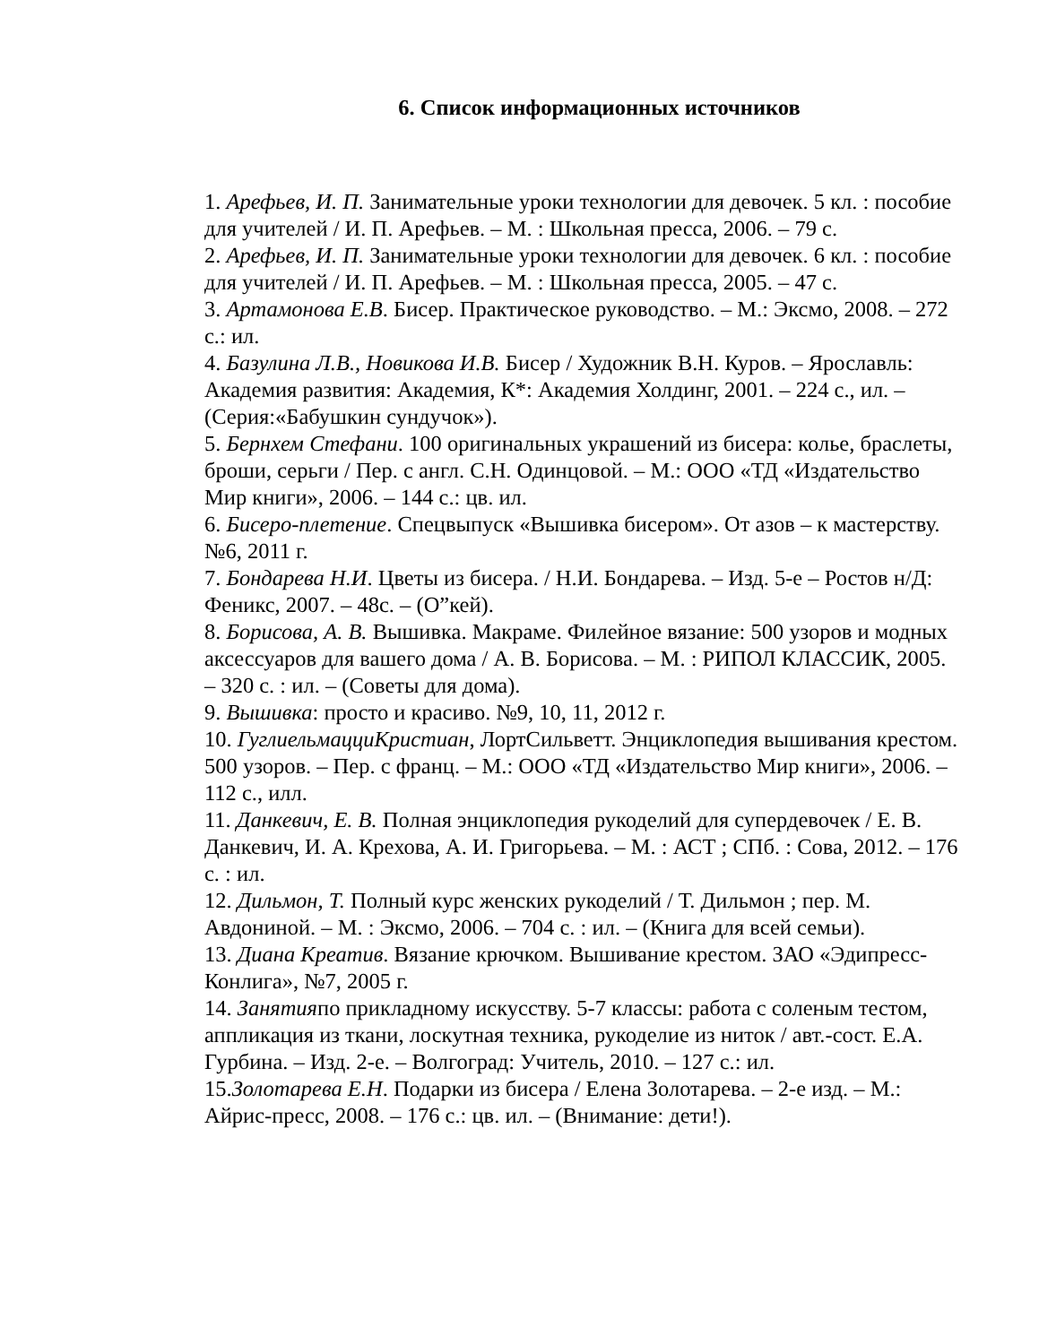6. Список информационных источников
1. Арефьев, И. П. Занимательные уроки технологии для девочек. 5 кл. : пособие для учителей / И. П. Арефьев. – М. : Школьная пресса, 2006. – 79 с.
2. Арефьев, И. П. Занимательные уроки технологии для девочек. 6 кл. : пособие для учителей / И. П. Арефьев. – М. : Школьная пресса, 2005. – 47 с.
3. Артамонова Е.В. Бисер. Практическое руководство. – М.: Эксмо, 2008. – 272 с.: ил.
4. Базулина Л.В., Новикова И.В. Бисер / Художник В.Н. Куров. – Ярославль: Академия развития: Академия, К*: Академия Холдинг, 2001. – 224 с., ил. – (Серия:«Бабушкин сундучок»).
5. Бернхем Стефани. 100 оригинальных украшений из бисера: колье, браслеты, броши, серьги / Пер. с англ. С.Н. Одинцовой. – М.: ООО «ТД «Издательство Мир книги», 2006. – 144 с.: цв. ил.
6. Бисеро-плетение. Спецвыпуск «Вышивка бисером». От азов – к мастерству. №6, 2011 г.
7. Бондарева Н.И. Цветы из бисера. / Н.И. Бондарева. – Изд. 5-е – Ростов н/Д: Феникс, 2007. – 48с. – (О”кей).
8. Борисова, А. В. Вышивка. Макраме. Филейное вязание: 500 узоров и модных аксессуаров для вашего дома / А. В. Борисова. – М. : РИПОЛ КЛАССИК, 2005. – 320 с. : ил. – (Советы для дома).
9. Вышивка: просто и красиво. №9, 10, 11, 2012 г.
10. ГуглиельмацциКристиан, ЛортСильветт. Энциклопедия вышивания крестом. 500 узоров. – Пер. с франц. – М.: ООО «ТД «Издательство Мир книги», 2006. – 112 с., илл.
11. Данкевич, Е. В. Полная энциклопедия рукоделий для супердевочек / Е. В. Данкевич, И. А. Крехова, А. И. Григорьева. – М. : АСТ ; СПб. : Сова, 2012. – 176 с. : ил.
12. Дильмон, Т. Полный курс женских рукоделий / Т. Дильмон ; пер. М. Авдониной. – М. : Эксмо, 2006. – 704 с. : ил. – (Книга для всей семьи).
13. Диана Креатив. Вязание крючком. Вышивание крестом. ЗАО «Эдипресс-Конлига», №7, 2005 г.
14. Занятияпо прикладному искусству. 5-7 классы: работа с соленым тестом, аппликация из ткани, лоскутная техника, рукоделие из ниток / авт.-сост. Е.А. Гурбина. – Изд. 2-е. – Волгоград: Учитель, 2010. – 127 с.: ил.
15.Золотарева Е.Н. Подарки из бисера / Елена Золотарева. – 2-е изд. – М.: Айрис-пресс, 2008. – 176 с.: цв. ил. – (Внимание: дети!).